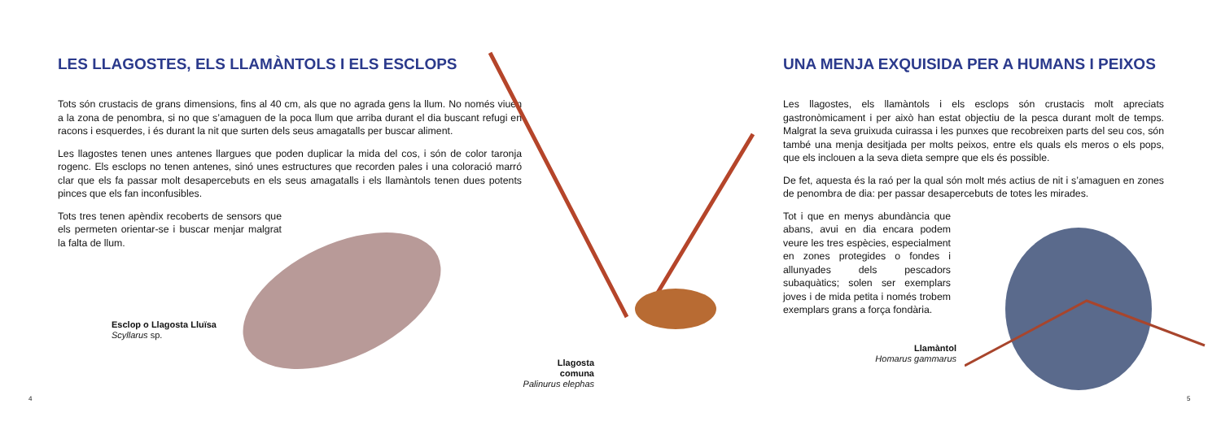LES LLAGOSTES, ELS LLAMÀNTOLS I ELS ESCLOPS
Tots són crustacis de grans dimensions, fins al 40 cm, als que no agrada gens la llum. No només viuen a la zona de penombra, si no que s’amaguen de la poca llum que arriba durant el dia buscant refugi en racons i esquerdes, i és durant la nit que surten dels seus amagatalls per buscar aliment.
Les llagostes tenen unes antenes llargues que poden duplicar la mida del cos, i són de color taronja rogenc. Els esclops no tenen antenes, sinó unes estructures que recorden pales i una coloració marró clar que els fa passar molt desapercebuts en els seus amagatalls i els llamàntols tenen dues potents pinces que els fan inconfusibles.
Tots tres tenen apèndix recoberts de sensors que els permeten orientar-se i buscar menjar malgrat la falta de llum.
Esclop o Llagosta Lluïsa
Scyllarus sp.
Llagosta comuna
Palinurus elephas
UNA MENJA EXQUISIDA PER A HUMANS I PEIXOS
Les llagostes, els llamàntols i els esclops són crustacis molt apreciats gastronòmicament i per això han estat objectiu de la pesca durant molt de temps. Malgrat la seva gruixuda cuirassa i les punxes que recobreixen parts del seu cos, són també una menja desitjada per molts peixos, entre els quals els meros o els pops, que els inclouen a la seva dieta sempre que els és possible.
De fet, aquesta és la raó per la qual són molt més actius de nit i s’amaguen en zones de penombra de dia: per passar desapercebuts de totes les mirades.
Tot i que en menys abundància que abans, avui en dia encara podem veure les tres espècies, especialment en zones protegides o fondes i allunyades dels pescadors subaquàtics; solen ser exemplars joves i de mida petita i només trobem exemplars grans a força fondària.
Llamàntol
Homarus gammarus
4 5